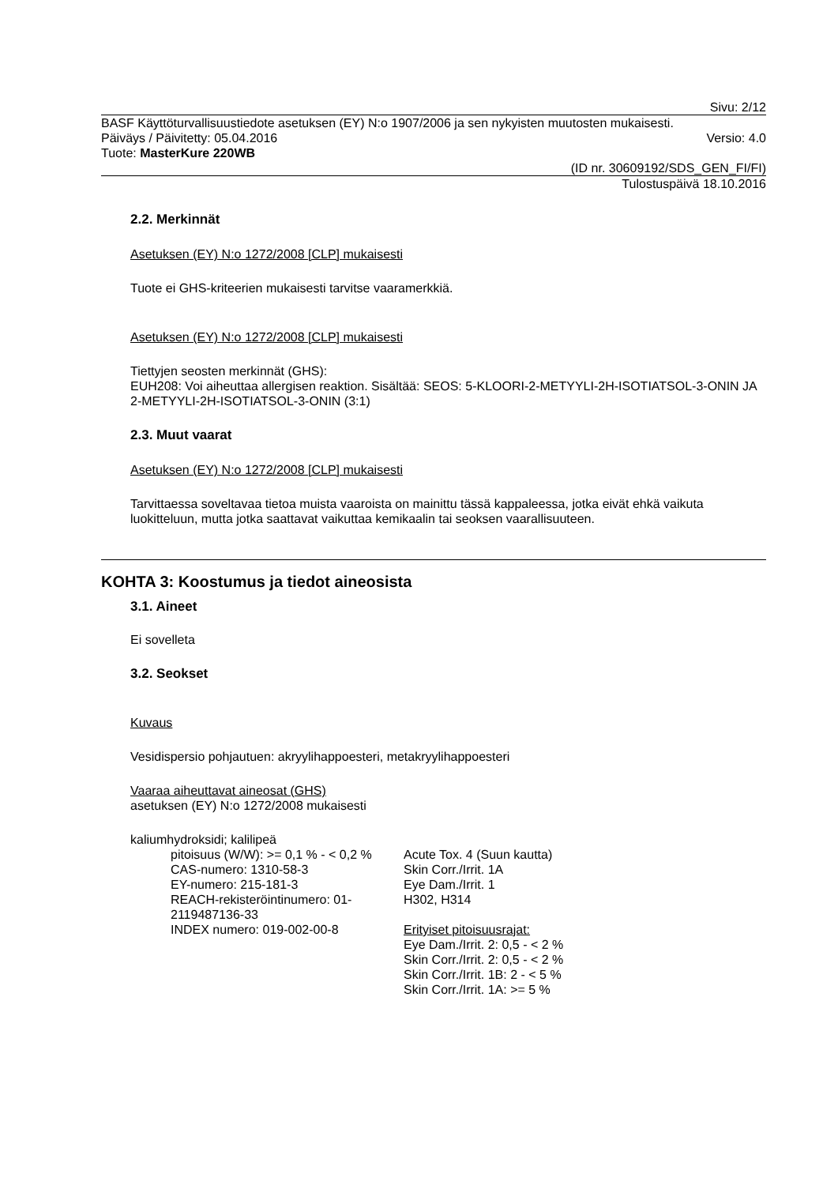Sivu: 2/12
BASF Käyttöturvallisuustiedote asetuksen (EY) N:o 1907/2006 ja sen nykyisten muutosten mukaisesti.
Päiväys / Päivitetty: 05.04.2016 Versio: 4.0
Tuote: MasterKure 220WB
(ID nr. 30609192/SDS_GEN_FI/FI)
Tulostuspäivä 18.10.2016
2.2. Merkinnät
Asetuksen (EY) N:o 1272/2008 [CLP] mukaisesti
Tuote ei GHS-kriteerien mukaisesti tarvitse vaaramerkkiä.
Asetuksen (EY) N:o 1272/2008 [CLP] mukaisesti
Tiettyjen seosten merkinnät (GHS):
EUH208: Voi aiheuttaa allergisen reaktion. Sisältää: SEOS: 5-KLOORI-2-METYYLI-2H-ISOTIATSOL-3-ONIN JA 2-METYYLI-2H-ISOTIATSOL-3-ONIN (3:1)
2.3. Muut vaarat
Asetuksen (EY) N:o 1272/2008 [CLP] mukaisesti
Tarvittaessa soveltavaa tietoa muista vaaroista on mainittu tässä kappaleessa, jotka eivät ehkä vaikuta luokitteluun, mutta jotka saattavat vaikuttaa kemikaalin tai seoksen vaarallisuuteen.
KOHTA 3: Koostumus ja tiedot aineosista
3.1. Aineet
Ei sovelleta
3.2. Seokset
Kuvaus
Vesidispersio pohjautuen: akryylihappoesteri, metakryylihappoesteri
Vaaraa aiheuttavat aineosat (GHS)
asetuksen (EY) N:o 1272/2008 mukaisesti
kaliumhydroksidi; kalilipeä
pitoisuus (W/W): >= 0,1 % - < 0,2 %
CAS-numero: 1310-58-3
EY-numero: 215-181-3
REACH-rekisteröintinumero: 01-2119487136-33
INDEX numero: 019-002-00-8
Acute Tox. 4 (Suun kautta)
Skin Corr./Irrit. 1A
Eye Dam./Irrit. 1
H302, H314
Erityiset pitoisuusrajat:
Eye Dam./Irrit. 2: 0,5 - < 2 %
Skin Corr./Irrit. 2: 0,5 - < 2 %
Skin Corr./Irrit. 1B: 2 - < 5 %
Skin Corr./Irrit. 1A: >= 5 %